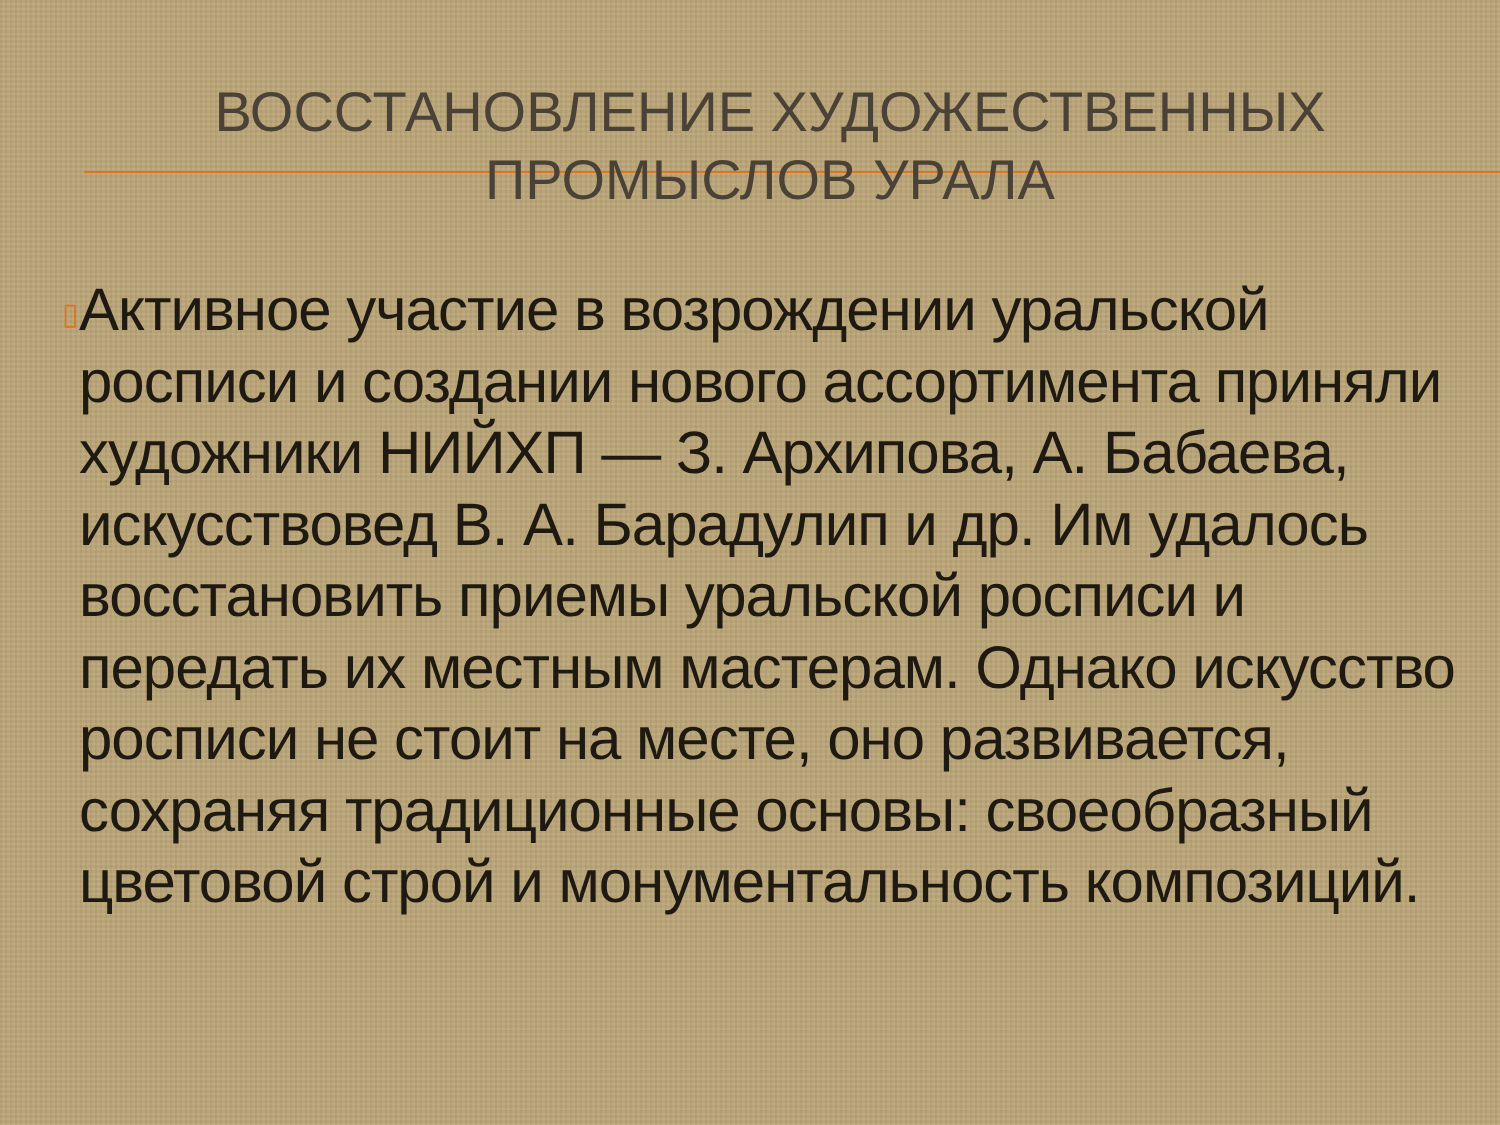ВОССТАНОВЛЕНИЕ ХУДОЖЕСТВЕННЫХ ПРОМЫСЛОВ УРАЛА
▯
Активное участие в возрождении уральской росписи и создании нового ассортимента приняли художники НИЙХП — З. Архипова, А. Бабаева, искусствовед В. А. Барадулип и др. Им удалось восстановить приемы уральской росписи и передать их местным мастерам. Однако искусство росписи не стоит на месте, оно развивается, сохраняя традиционные основы: своеобразный цветовой строй и монументальность композиций.